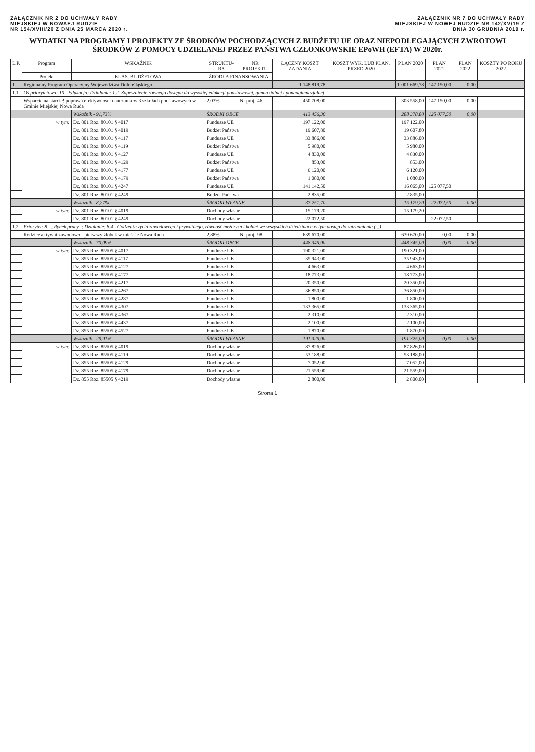ZAŁĄCZNIK NR 2 DO UCHWAŁY RADY
MIEJSKIEJ W NOWAEJ RUDZIE
NR 154/XVIII/20 Z DNIA 25 MARCA 2020 r.
ZAŁĄCZNIK NR 7 DO UCHWAŁY RADY
MIEJSKIEJ W NOWEJ RUDZIE NR 142/XV/19 Z
DNIA 30 GRUDNIA 2019 r.
WYDATKI NA PROGRAMY I PROJEKTY ZE ŚRODKÓW POCHODZĄCYCH Z BUDŻETU UE ORAZ NIEPODLEGAJĄCYCH ZWROTOWI ŚRODKÓW Z POMOCY UDZIELANEJ PRZEZ PAŃSTWA CZŁONKOWSKIE EPoWH (EFTA) W 2020r.
| L.P. | Program | WSKAŹNIK | STRUKTU-RA | NR PROJEKTU | ŁĄCZNY KOSZT ZADANIA | KOSZT WYK. LUB PLAN. PRZED 2020 | PLAN 2020 | PLAN 2021 | PLAN 2022 | KOSZTY PO ROKU 2022 |
| --- | --- | --- | --- | --- | --- | --- | --- | --- | --- | --- |
| | Projekt | KLAS. BUDŻETOWA | ŹRÓDŁA FINANSOWANIA | | | | | | | |
| 1 | Regionalny Program Operacyjny Województwa Dolnośląskiego | | | | 1 148 819,78 | | 1 001 669,78 | 147 150,00 | 0,00 | |
| 1.1 | Oś priorytetowa: 10 - Edukacja; Działanie: 1.2. Zapewnienie równego dostępu do wysokiej edukacji podstawowej, gimnazjalnej i ponadgimnazjalnej | | | | | | | | | |
| | Wsparcie na starcie! poprawa efektywności nauczania w 3 szkołach podstawowych w Gminie Miejskiej Nowa Ruda | | 2,03% | Nr proj.-46 | 450 708,00 | | 303 558,00 | 147 150,00 | 0,00 | |
| | | Wskaźnik - 91,73% | ŚRODKI OBCE | | 413 456,30 | | 288 378,80 | 125 077,50 | 0,00 | |
| | w tym: | Dz. 801 Roz. 80101 § 4017 | Fundusze UE | | 197 122,00 | | 197 122,00 | | | |
| | | Dz. 801 Roz. 80101 § 4019 | Budżet Państwa | | 19 607,80 | | 19 607,80 | | | |
| | | Dz. 801 Roz. 80101 § 4117 | Fundusze UE | | 33 886,00 | | 33 886,00 | | | |
| | | Dz. 801 Roz. 80101 § 4119 | Budżet Państwa | | 5 980,00 | | 5 980,00 | | | |
| | | Dz. 801 Roz. 80101 § 4127 | Fundusze UE | | 4 830,00 | | 4 830,00 | | | |
| | | Dz. 801 Roz. 80101 § 4129 | Budżet Państwa | | 853,00 | | 853,00 | | | |
| | | Dz. 801 Roz. 80101 § 4177 | Fundusze UE | | 6 120,00 | | 6 120,00 | | | |
| | | Dz. 801 Roz. 80101 § 4179 | Budżet Państwa | | 1 080,00 | | 1 080,00 | | | |
| | | Dz. 801 Roz. 80101 § 4247 | Fundusze UE | | 141 142,50 | | 16 065,00 | 125 077,50 | | |
| | | Dz. 801 Roz. 80101 § 4249 | Budżet Państwa | | 2 835,00 | | 2 835,00 | | | |
| | | Wskaźnik - 8,27% | ŚRODKI WŁASNE | | 37 251,70 | | 15 179,20 | 22 072,50 | 0,00 | |
| | w tym: | Dz. 801 Roz. 80101 § 4019 | Dochody własne | | 15 179,20 | | 15 179,20 | | | |
| | | Dz. 801 Roz. 80101 § 4249 | Dochody własne | | 22 072,50 | | | 22 072,50 | | |
| 1.2 | Priorytet: 8 - „Rynek pracy”; Działanie: 8.4 - Godzenie życia zawodowego i prywatnego, równość mężczyzn i kobiet we wszystkich dziedzinach w tym dostęp do zatrudnienia (...) | | | | | | | | | |
| | Rodzice aktywni zawodowo - pierwszy żłobek w mieście Nowa Ruda | | 2,88% | Nr proj.-98 | 639 670,00 | | 639 670,00 | 0,00 | 0,00 | |
| | | Wskaźnik - 70,09% | ŚRODKI OBCE | | 448 345,00 | | 448 345,00 | 0,00 | 0,00 | |
| | w tym: | Dz. 855 Roz. 85505 § 4017 | Fundusze UE | | 190 321,00 | | 190 321,00 | | | |
| | | Dz. 855 Roz. 85505 § 4117 | Fundusze UE | | 35 943,00 | | 35 943,00 | | | |
| | | Dz. 855 Roz. 85505 § 4127 | Fundusze UE | | 4 663,00 | | 4 663,00 | | | |
| | | Dz. 855 Roz. 85505 § 4177 | Fundusze UE | | 18 773,00 | | 18 773,00 | | | |
| | | Dz. 855 Roz. 85505 § 4217 | Fundusze UE | | 20 350,00 | | 20 350,00 | | | |
| | | Dz. 855 Roz. 85505 § 4267 | Fundusze UE | | 36 850,00 | | 36 850,00 | | | |
| | | Dz. 855 Roz. 85505 § 4287 | Fundusze UE | | 1 800,00 | | 1 800,00 | | | |
| | | Dz. 855 Roz. 85505 § 4307 | Fundusze UE | | 133 365,00 | | 133 365,00 | | | |
| | | Dz. 855 Roz. 85505 § 4367 | Fundusze UE | | 2 310,00 | | 2 310,00 | | | |
| | | Dz. 855 Roz. 85505 § 4437 | Fundusze UE | | 2 100,00 | | 2 100,00 | | | |
| | | Dz. 855 Roz. 85505 § 4527 | Fundusze UE | | 1 870,00 | | 1 870,00 | | | |
| | | Wskaźnik - 29,91% | ŚRODKI WŁASNE | | 191 325,00 | | 191 325,00 | 0,00 | 0,00 | |
| | w tym: | Dz. 855 Roz. 85505 § 4019 | Dochody własne | | 87 826,00 | | 87 826,00 | | | |
| | | Dz. 855 Roz. 85505 § 4119 | Dochody własne | | 53 188,00 | | 53 188,00 | | | |
| | | Dz. 855 Roz. 85505 § 4129 | Dochody własne | | 7 052,00 | | 7 052,00 | | | |
| | | Dz. 855 Roz. 85505 § 4179 | Dochody własne | | 21 559,00 | | 21 559,00 | | | |
| | | Dz. 855 Roz. 85505 § 4219 | Dochody własne | | 2 800,00 | | 2 800,00 | | | |
Strona 1